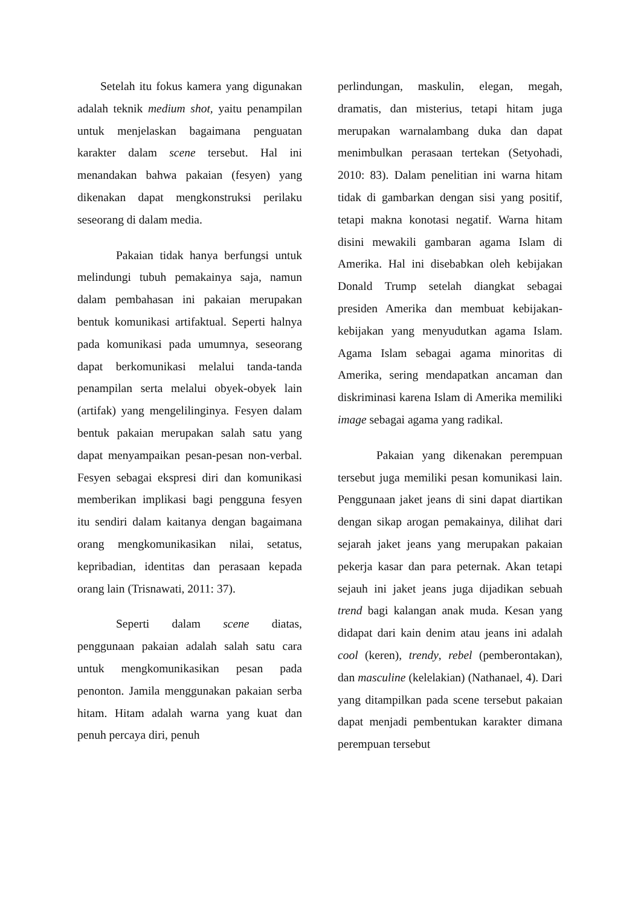Setelah itu fokus kamera yang digunakan adalah teknik medium shot, yaitu penampilan untuk menjelaskan bagaimana penguatan karakter dalam scene tersebut. Hal ini menandakan bahwa pakaian (fesyen) yang dikenakan dapat mengkonstruksi perilaku seseorang di dalam media.
Pakaian tidak hanya berfungsi untuk melindungi tubuh pemakainya saja, namun dalam pembahasan ini pakaian merupakan bentuk komunikasi artifaktual. Seperti halnya pada komunikasi pada umumnya, seseorang dapat berkomunikasi melalui tanda-tanda penampilan serta melalui obyek-obyek lain (artifak) yang mengelilinginya. Fesyen dalam bentuk pakaian merupakan salah satu yang dapat menyampaikan pesan-pesan non-verbal. Fesyen sebagai ekspresi diri dan komunikasi memberikan implikasi bagi pengguna fesyen itu sendiri dalam kaitanya dengan bagaimana orang mengkomunikasikan nilai, setatus, kepribadian, identitas dan perasaan kepada orang lain (Trisnawati, 2011: 37).
Seperti dalam scene diatas, penggunaan pakaian adalah salah satu cara untuk mengkomunikasikan pesan pada penonton. Jamila menggunakan pakaian serba hitam. Hitam adalah warna yang kuat dan penuh percaya diri, penuh
perlindungan, maskulin, elegan, megah, dramatis, dan misterius, tetapi hitam juga merupakan warnalambang duka dan dapat menimbulkan perasaan tertekan (Setyohadi, 2010: 83). Dalam penelitian ini warna hitam tidak di gambarkan dengan sisi yang positif, tetapi makna konotasi negatif. Warna hitam disini mewakili gambaran agama Islam di Amerika. Hal ini disebabkan oleh kebijakan Donald Trump setelah diangkat sebagai presiden Amerika dan membuat kebijakan-kebijakan yang menyudutkan agama Islam. Agama Islam sebagai agama minoritas di Amerika, sering mendapatkan ancaman dan diskriminasi karena Islam di Amerika memiliki image sebagai agama yang radikal.
Pakaian yang dikenakan perempuan tersebut juga memiliki pesan komunikasi lain. Penggunaan jaket jeans di sini dapat diartikan dengan sikap arogan pemakainya, dilihat dari sejarah jaket jeans yang merupakan pakaian pekerja kasar dan para peternak. Akan tetapi sejauh ini jaket jeans juga dijadikan sebuah trend bagi kalangan anak muda. Kesan yang didapat dari kain denim atau jeans ini adalah cool (keren), trendy, rebel (pemberontakan), dan masculine (kelelakian) (Nathanael, 4). Dari yang ditampilkan pada scene tersebut pakaian dapat menjadi pembentukan karakter dimana perempuan tersebut